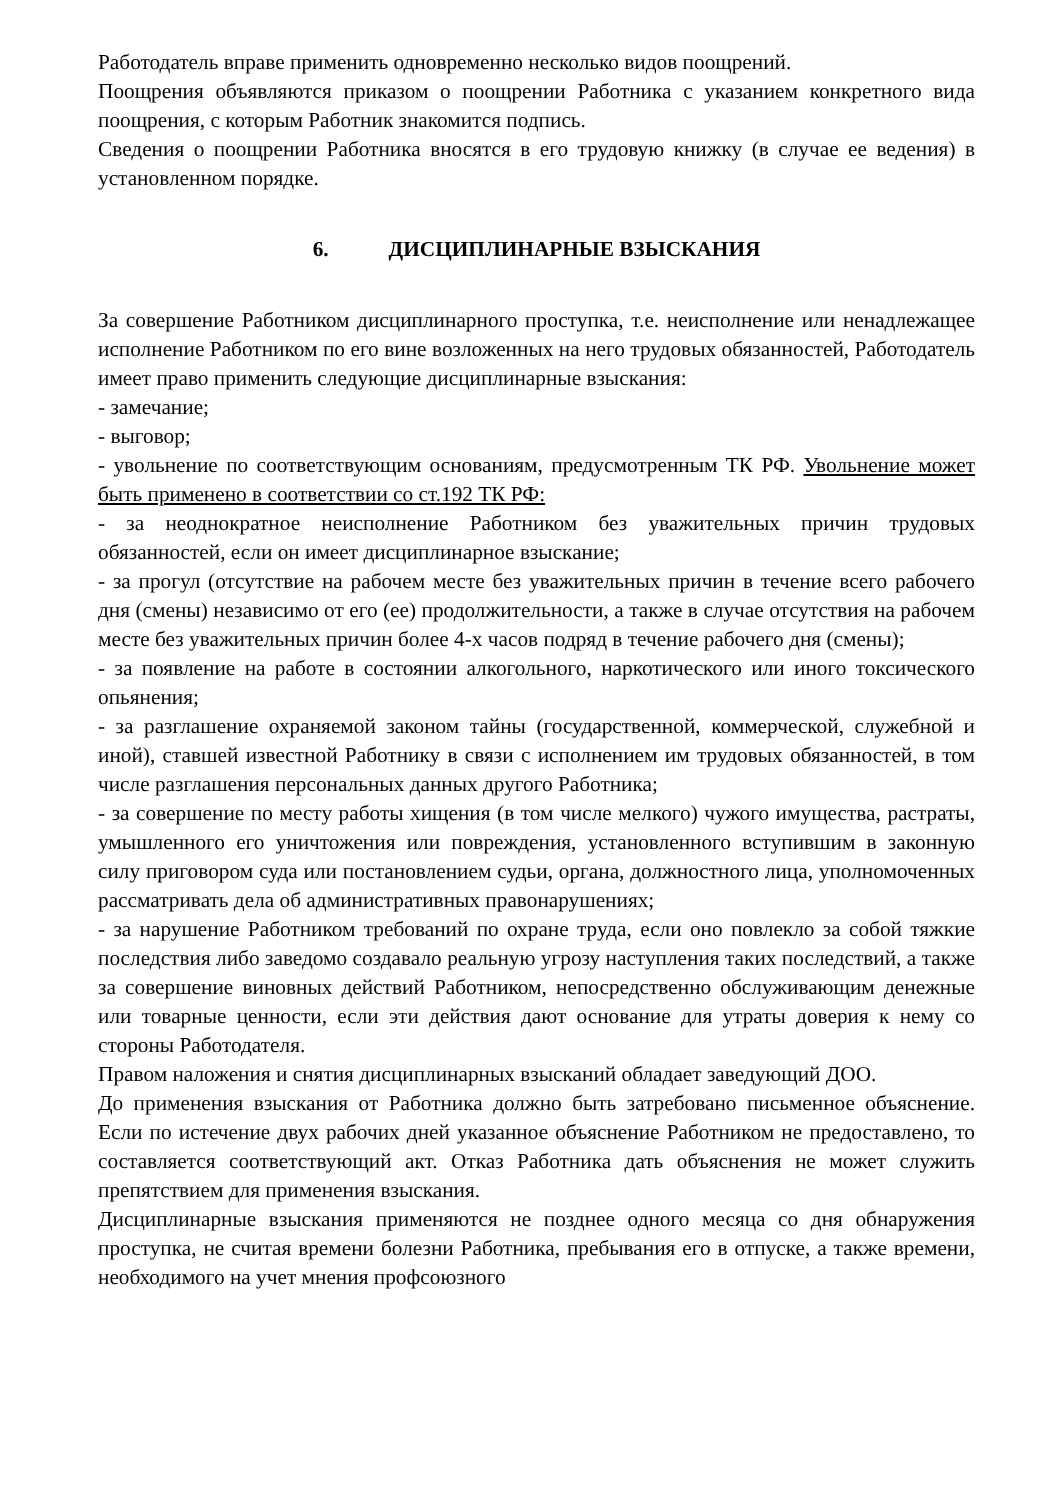Работодатель вправе применить одновременно несколько видов поощрений.
Поощрения объявляются приказом о поощрении Работника с указанием конкретного вида поощрения, с которым Работник знакомится подпись.
Сведения о поощрении Работника вносятся в его трудовую книжку (в случае ее ведения) в установленном порядке.
6. ДИСЦИПЛИНАРНЫЕ ВЗЫСКАНИЯ
За совершение Работником дисциплинарного проступка, т.е. неисполнение или ненадлежащее исполнение Работником по его вине возложенных на него трудовых обязанностей, Работодатель имеет право применить следующие дисциплинарные взыскания:
- замечание;
- выговор;
- увольнение по соответствующим основаниям, предусмотренным ТК РФ. Увольнение может быть применено в соответствии со ст.192 ТК РФ:
- за неоднократное неисполнение Работником без уважительных причин трудовых обязанностей, если он имеет дисциплинарное взыскание;
- за прогул (отсутствие на рабочем месте без уважительных причин в течение всего рабочего дня (смены) независимо от его (ее) продолжительности, а также в случае отсутствия на рабочем месте без уважительных причин более 4-х часов подряд в течение рабочего дня (смены);
- за появление на работе в состоянии алкогольного, наркотического или иного токсического опьянения;
- за разглашение охраняемой законом тайны (государственной, коммерческой, служебной и иной), ставшей известной Работнику в связи с исполнением им трудовых обязанностей, в том числе разглашения персональных данных другого Работника;
- за совершение по месту работы хищения (в том числе мелкого) чужого имущества, растраты, умышленного его уничтожения или повреждения, установленного вступившим в законную силу приговором суда или постановлением судьи, органа, должностного лица, уполномоченных рассматривать дела об административных правонарушениях;
- за нарушение Работником требований по охране труда, если оно повлекло за собой тяжкие последствия либо заведомо создавало реальную угрозу наступления таких последствий, а также за совершение виновных действий Работником, непосредственно обслуживающим денежные или товарные ценности, если эти действия дают основание для утраты доверия к нему со стороны Работодателя.
Правом наложения и снятия дисциплинарных взысканий обладает заведующий ДОО.
До применения взыскания от Работника должно быть затребовано письменное объяснение. Если по истечение двух рабочих дней указанное объяснение Работником не предоставлено, то составляется соответствующий акт. Отказ Работника дать объяснения не может служить препятствием для применения взыскания.
Дисциплинарные взыскания применяются не позднее одного месяца со дня обнаружения проступка, не считая времени болезни Работника, пребывания его в отпуске, а также времени, необходимого на учет мнения профсоюзного